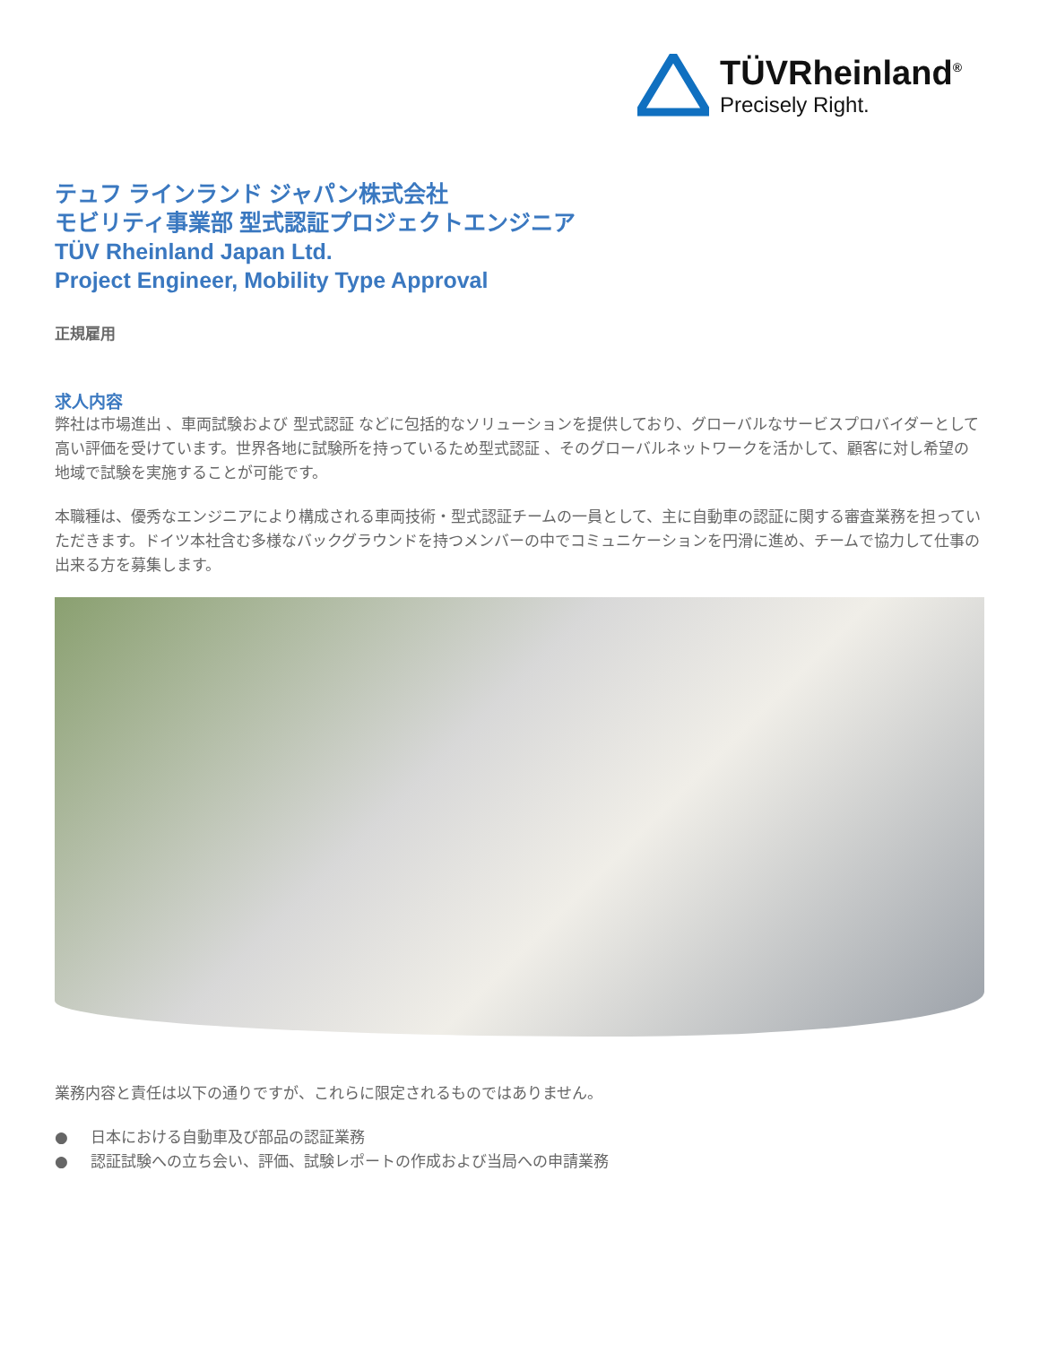TÜVRheinland<sup>®</sup>
Precisely Right.
テュフ ラインランド ジャパン株式会社
モビリティ事業部 型式認証プロジェクトエンジニア
TÜV Rheinland Japan Ltd.
Project Engineer, Mobility Type Approval
正規雇用
求人内容
弊社は市場進出 、車両試験および 型式認証 などに包括的なソリューションを提供しており、グローバルなサービスプロバイダーとして高い評価を受けています。世界各地に試験所を持っているため型式認証 、そのグローバルネットワークを活かして、顧客に対し希望の地域で試験を実施することが可能です。
本職種は、優秀なエンジニアにより構成される車両技術・型式認証チームの一員として、主に自動車の認証に関する審査業務を担っていただきます。ドイツ本社含む多様なバックグラウンドを持つメンバーの中でコミュニケーションを円滑に進め、チームで協力して仕事の出来る方を募集します。
業務内容と責任は以下の通りですが、これらに限定されるものではありません。
● 日本における自動車及び部品の認証業務
● 認証試験への立ち会い、評価、試験レポートの作成および当局への申請業務